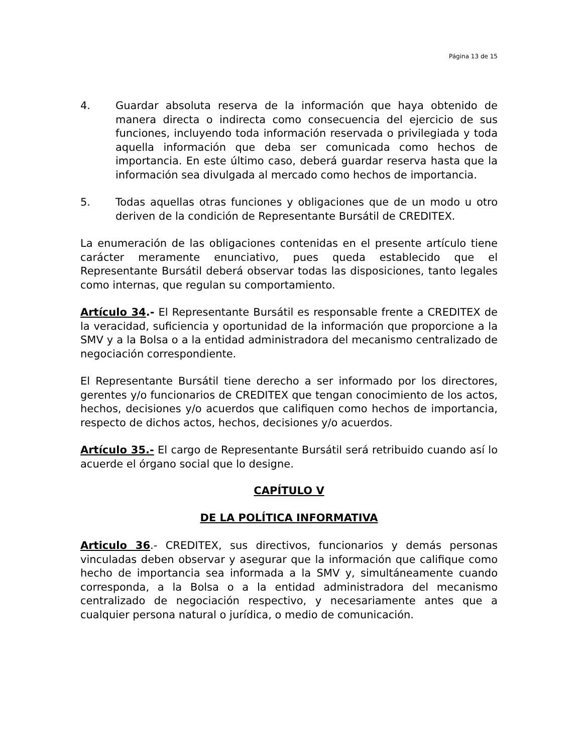Página 13 de 15
4. Guardar absoluta reserva de la información que haya obtenido de manera directa o indirecta como consecuencia del ejercicio de sus funciones, incluyendo toda información reservada o privilegiada y toda aquella información que deba ser comunicada como hechos de importancia. En este último caso, deberá guardar reserva hasta que la información sea divulgada al mercado como hechos de importancia.
5. Todas aquellas otras funciones y obligaciones que de un modo u otro deriven de la condición de Representante Bursátil de CREDITEX.
La enumeración de las obligaciones contenidas en el presente artículo tiene carácter meramente enunciativo, pues queda establecido que el Representante Bursátil deberá observar todas las disposiciones, tanto legales como internas, que regulan su comportamiento.
Artículo 34.- El Representante Bursátil es responsable frente a CREDITEX de la veracidad, suficiencia y oportunidad de la información que proporcione a la SMV y a la Bolsa o a la entidad administradora del mecanismo centralizado de negociación correspondiente.
El Representante Bursátil tiene derecho a ser informado por los directores, gerentes y/o funcionarios de CREDITEX que tengan conocimiento de los actos, hechos, decisiones y/o acuerdos que califiquen como hechos de importancia, respecto de dichos actos, hechos, decisiones y/o acuerdos.
Artículo 35.- El cargo de Representante Bursátil será retribuido cuando así lo acuerde el órgano social que lo designe.
CAPÍTULO V
DE LA POLÍTICA INFORMATIVA
Articulo 36.- CREDITEX, sus directivos, funcionarios y demás personas vinculadas deben observar y asegurar que la información que califique como hecho de importancia sea informada a la SMV y, simultáneamente cuando corresponda, a la Bolsa o a la entidad administradora del mecanismo centralizado de negociación respectivo, y necesariamente antes que a cualquier persona natural o jurídica, o medio de comunicación.